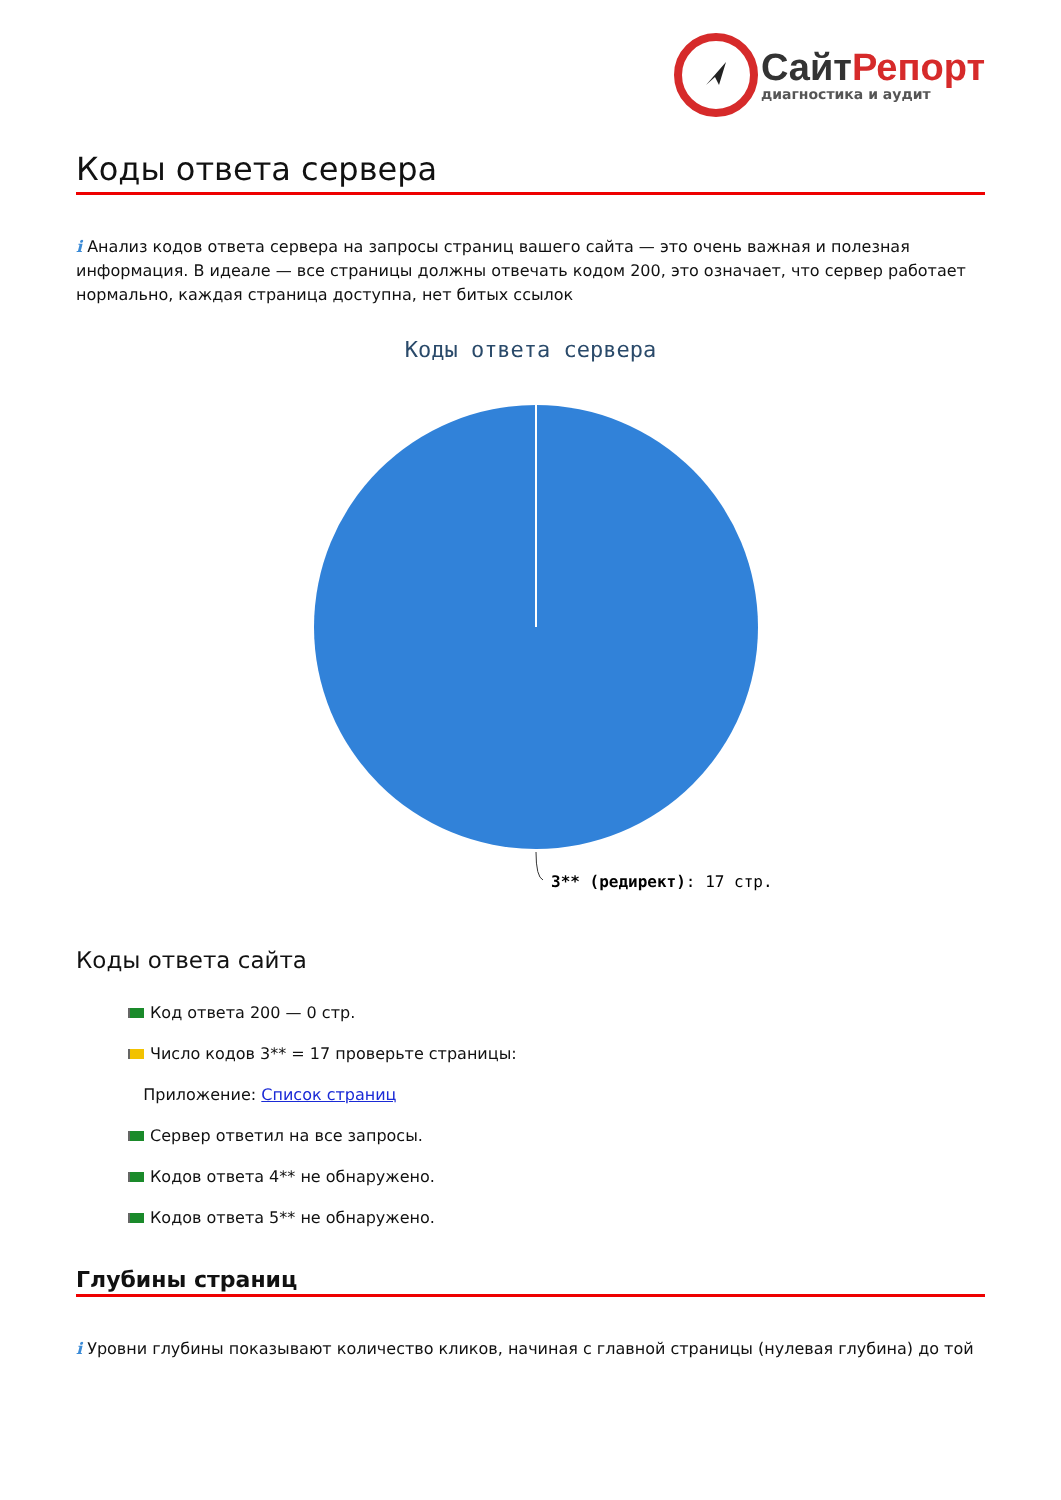СайтРепорт
диагностика и аудит
Коды ответа сервера
i Анализ кодов ответа сервера на запросы страниц вашего сайта — это очень важная и полезная информация. В идеале — все страницы должны отвечать кодом 200, это означает, что сервер работает нормально, каждая страница доступна, нет битых ссылок
Коды ответа сервера
3** (редирект): 17 стр.
Коды ответа сайта
Код ответа 200 — 0 стр.
Число кодов 3** = 17 проверьте страницы:
Приложение: Список страниц
Сервер ответил на все запросы.
Кодов ответа 4** не обнаружено.
Кодов ответа 5** не обнаружено.
Глубины страниц
i Уровни глубины показывают количество кликов, начиная с главной страницы (нулевая глубина) до той